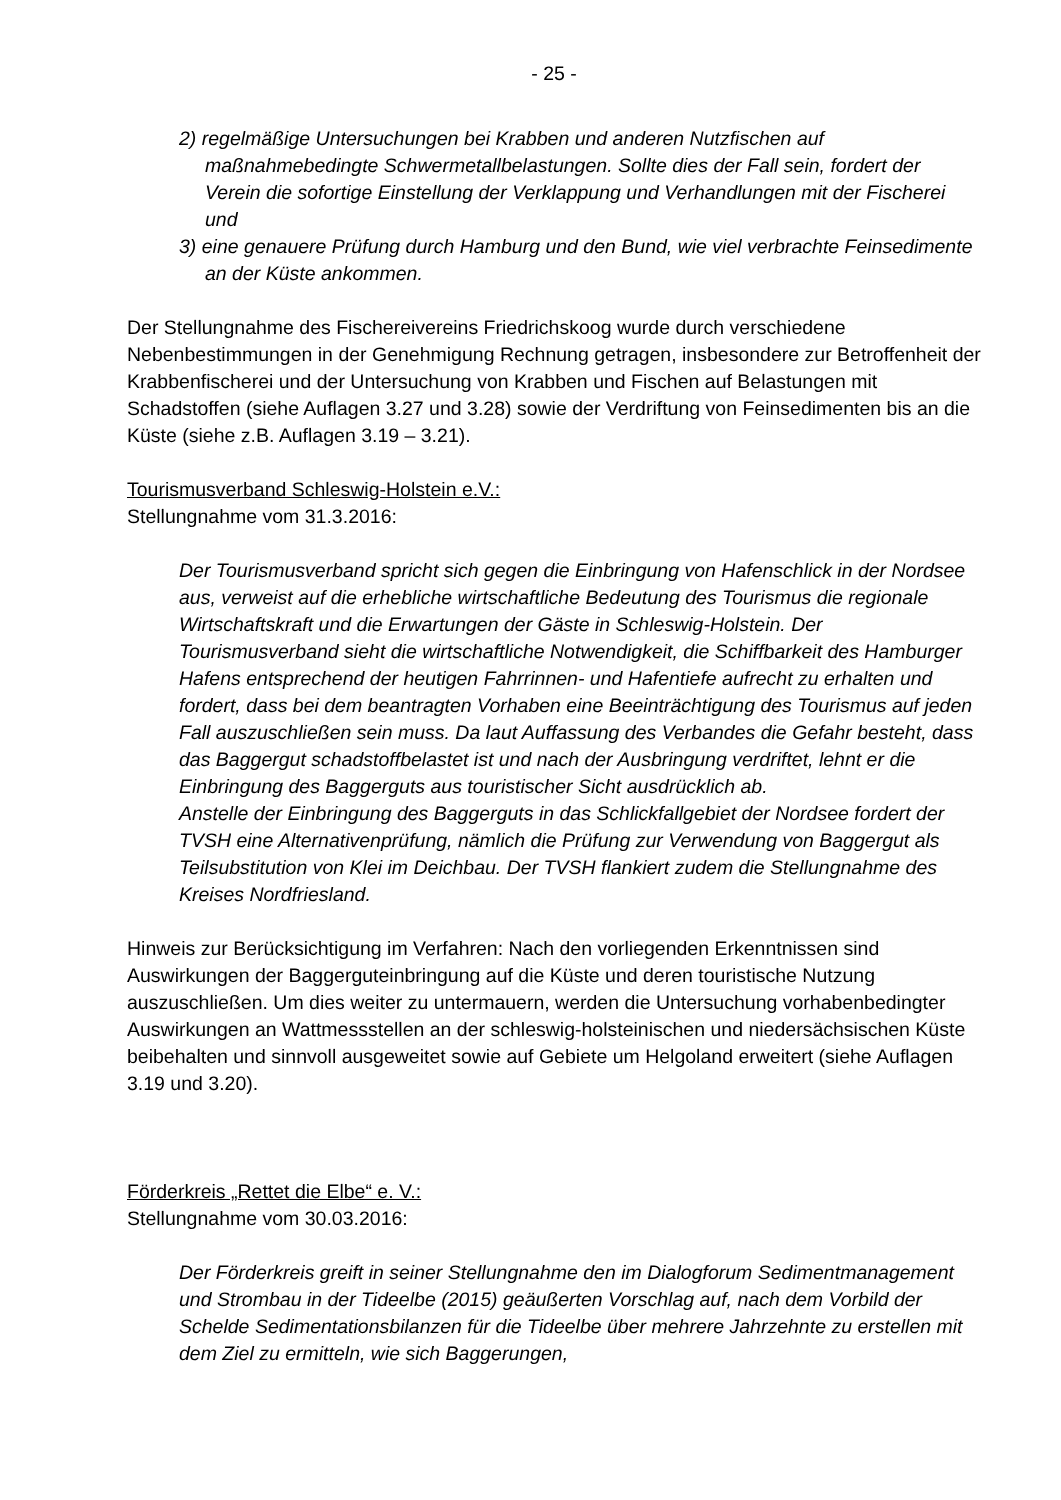- 25 -
2) regelmäßige Untersuchungen bei Krabben und anderen Nutzfischen auf maßnahmebedingte Schwermetallbelastungen. Sollte dies der Fall sein, fordert der Verein die sofortige Einstellung der Verklappung und Verhandlungen mit der Fischerei und
3) eine genauere Prüfung durch Hamburg und den Bund, wie viel verbrachte Feinsedimente an der Küste ankommen.
Der Stellungnahme des Fischereivereins Friedrichskoog wurde durch verschiedene Nebenbestimmungen in der Genehmigung Rechnung getragen, insbesondere zur Betroffenheit der Krabbenfischerei und der Untersuchung von Krabben und Fischen auf Belastungen mit Schadstoffen (siehe Auflagen 3.27 und 3.28) sowie der Verdriftung von Feinsedimenten bis an die Küste (siehe z.B. Auflagen 3.19 – 3.21).
Tourismusverband Schleswig-Holstein e.V.:
Stellungnahme vom 31.3.2016:
Der Tourismusverband spricht sich gegen die Einbringung von Hafenschlick in der Nordsee aus, verweist auf die erhebliche wirtschaftliche Bedeutung des Tourismus die regionale Wirtschaftskraft und die Erwartungen der Gäste in Schleswig-Holstein. Der Tourismusverband sieht die wirtschaftliche Notwendigkeit, die Schiffbarkeit des Hamburger Hafens entsprechend der heutigen Fahrrinnen- und Hafentiefe aufrecht zu erhalten und fordert, dass bei dem beantragten Vorhaben eine Beeinträchtigung des Tourismus auf jeden Fall auszuschließen sein muss. Da laut Auffassung des Verbandes die Gefahr besteht, dass das Baggergut schadstoffbelastet ist und nach der Ausbringung verdriftet, lehnt er die Einbringung des Baggerguts aus touristischer Sicht ausdrücklich ab.
Anstelle der Einbringung des Baggerguts in das Schlickfallgebiet der Nordsee fordert der TVSH eine Alternativenprüfung, nämlich die Prüfung zur Verwendung von Baggergut als Teilsubstitution von Klei im Deichbau. Der TVSH flankiert zudem die Stellungnahme des Kreises Nordfriesland.
Hinweis zur Berücksichtigung im Verfahren: Nach den vorliegenden Erkenntnissen sind Auswirkungen der Baggerguteinbringung auf die Küste und deren touristische Nutzung auszuschließen. Um dies weiter zu untermauern, werden die Untersuchung vorhabenbedingter Auswirkungen an Wattmessstellen an der schleswig-holsteinischen und niedersächsischen Küste beibehalten und sinnvoll ausgeweitet sowie auf Gebiete um Helgoland erweitert (siehe Auflagen 3.19 und 3.20).
Förderkreis „Rettet die Elbe“ e. V.:
Stellungnahme vom 30.03.2016:
Der Förderkreis greift in seiner Stellungnahme den im Dialogforum Sedimentmanagement und Strombau in der Tideelbe (2015) geäußerten Vorschlag auf, nach dem Vorbild der Schelde Sedimentationsbilanzen für die Tideelbe über mehrere Jahrzehnte zu erstellen mit dem Ziel zu ermitteln, wie sich Baggerungen,